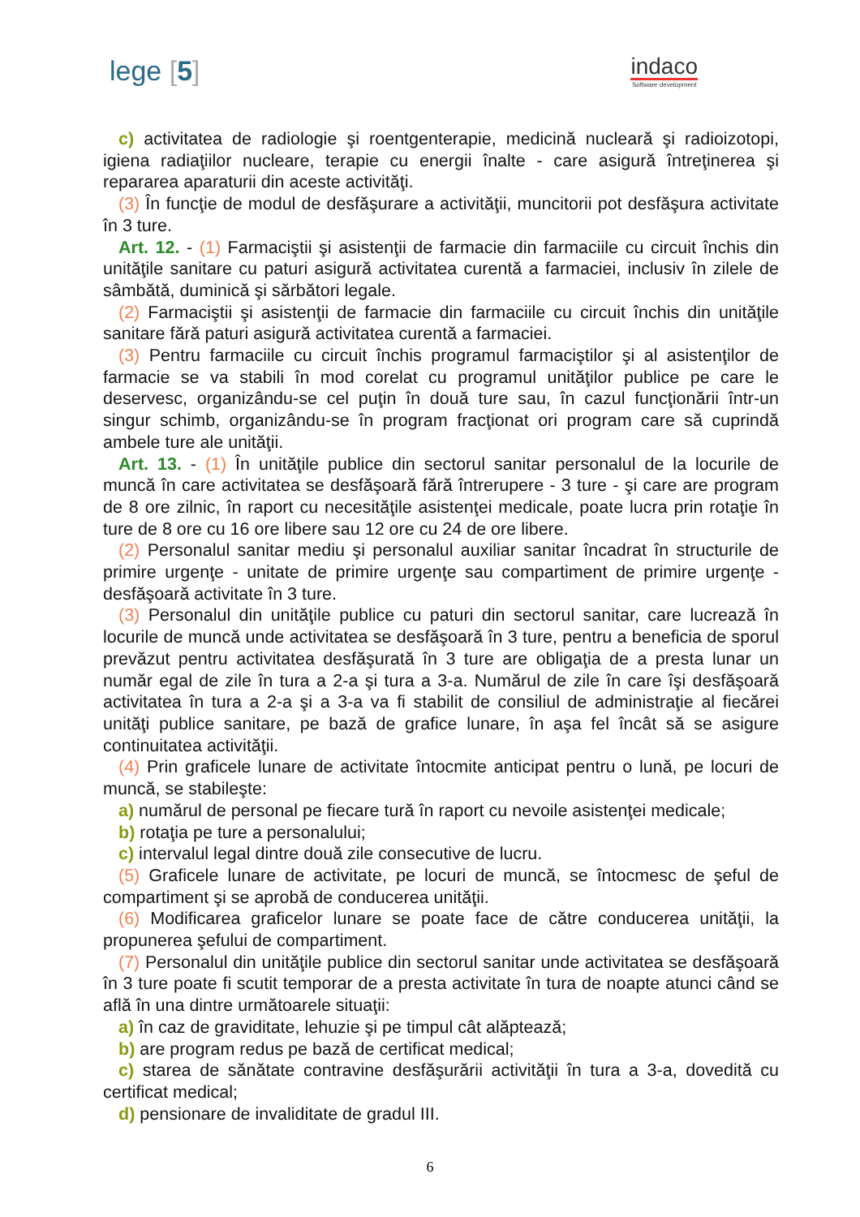lege [5]
indaco
Software development
c) activitatea de radiologie şi roentgenterapie, medicină nucleară şi radioizotopi, igiena radiaţiilor nucleare, terapie cu energii înalte - care asigură întreţinerea şi repararea aparaturii din aceste activităţi.
(3) În funcţie de modul de desfăşurare a activităţii, muncitorii pot desfăşura activitate în 3 ture.
Art. 12. - (1) Farmaciştii şi asistenţii de farmacie din farmaciile cu circuit închis din unităţile sanitare cu paturi asigură activitatea curentă a farmaciei, inclusiv în zilele de sâmbătă, duminică şi sărbători legale.
(2) Farmaciştii şi asistenţii de farmacie din farmaciile cu circuit închis din unităţile sanitare fără paturi asigură activitatea curentă a farmaciei.
(3) Pentru farmaciile cu circuit închis programul farmaciştilor şi al asistenţilor de farmacie se va stabili în mod corelat cu programul unităţilor publice pe care le deservesc, organizându-se cel puţin în două ture sau, în cazul funcţionării într-un singur schimb, organizându-se în program fracţionat ori program care să cuprindă ambele ture ale unităţii.
Art. 13. - (1) În unităţile publice din sectorul sanitar personalul de la locurile de muncă în care activitatea se desfăşoară fără întrerupere - 3 ture - şi care are program de 8 ore zilnic, în raport cu necesităţile asistenţei medicale, poate lucra prin rotaţie în ture de 8 ore cu 16 ore libere sau 12 ore cu 24 de ore libere.
(2) Personalul sanitar mediu şi personalul auxiliar sanitar încadrat în structurile de primire urgenţe - unitate de primire urgenţe sau compartiment de primire urgenţe - desfăşoară activitate în 3 ture.
(3) Personalul din unităţile publice cu paturi din sectorul sanitar, care lucrează în locurile de muncă unde activitatea se desfăşoară în 3 ture, pentru a beneficia de sporul prevăzut pentru activitatea desfăşurată în 3 ture are obligaţia de a presta lunar un număr egal de zile în tura a 2-a şi tura a 3-a. Numărul de zile în care îşi desfăşoară activitatea în tura a 2-a şi a 3-a va fi stabilit de consiliul de administraţie al fiecărei unităţi publice sanitare, pe bază de grafice lunare, în aşa fel încât să se asigure continuitatea activităţii.
(4) Prin graficele lunare de activitate întocmite anticipat pentru o lună, pe locuri de muncă, se stabileşte:
a) numărul de personal pe fiecare tură în raport cu nevoile asistenţei medicale;
b) rotaţia pe ture a personalului;
c) intervalul legal dintre două zile consecutive de lucru.
(5) Graficele lunare de activitate, pe locuri de muncă, se întocmesc de şeful de compartiment şi se aprobă de conducerea unităţii.
(6) Modificarea graficelor lunare se poate face de către conducerea unităţii, la propunerea şefului de compartiment.
(7) Personalul din unităţile publice din sectorul sanitar unde activitatea se desfăşoară în 3 ture poate fi scutit temporar de a presta activitate în tura de noapte atunci când se află în una dintre următoarele situaţii:
a) în caz de graviditate, lehuzie şi pe timpul cât alăptează;
b) are program redus pe bază de certificat medical;
c) starea de sănătate contravine desfăşurării activităţii în tura a 3-a, dovedită cu certificat medical;
d) pensionare de invaliditate de gradul III.
6